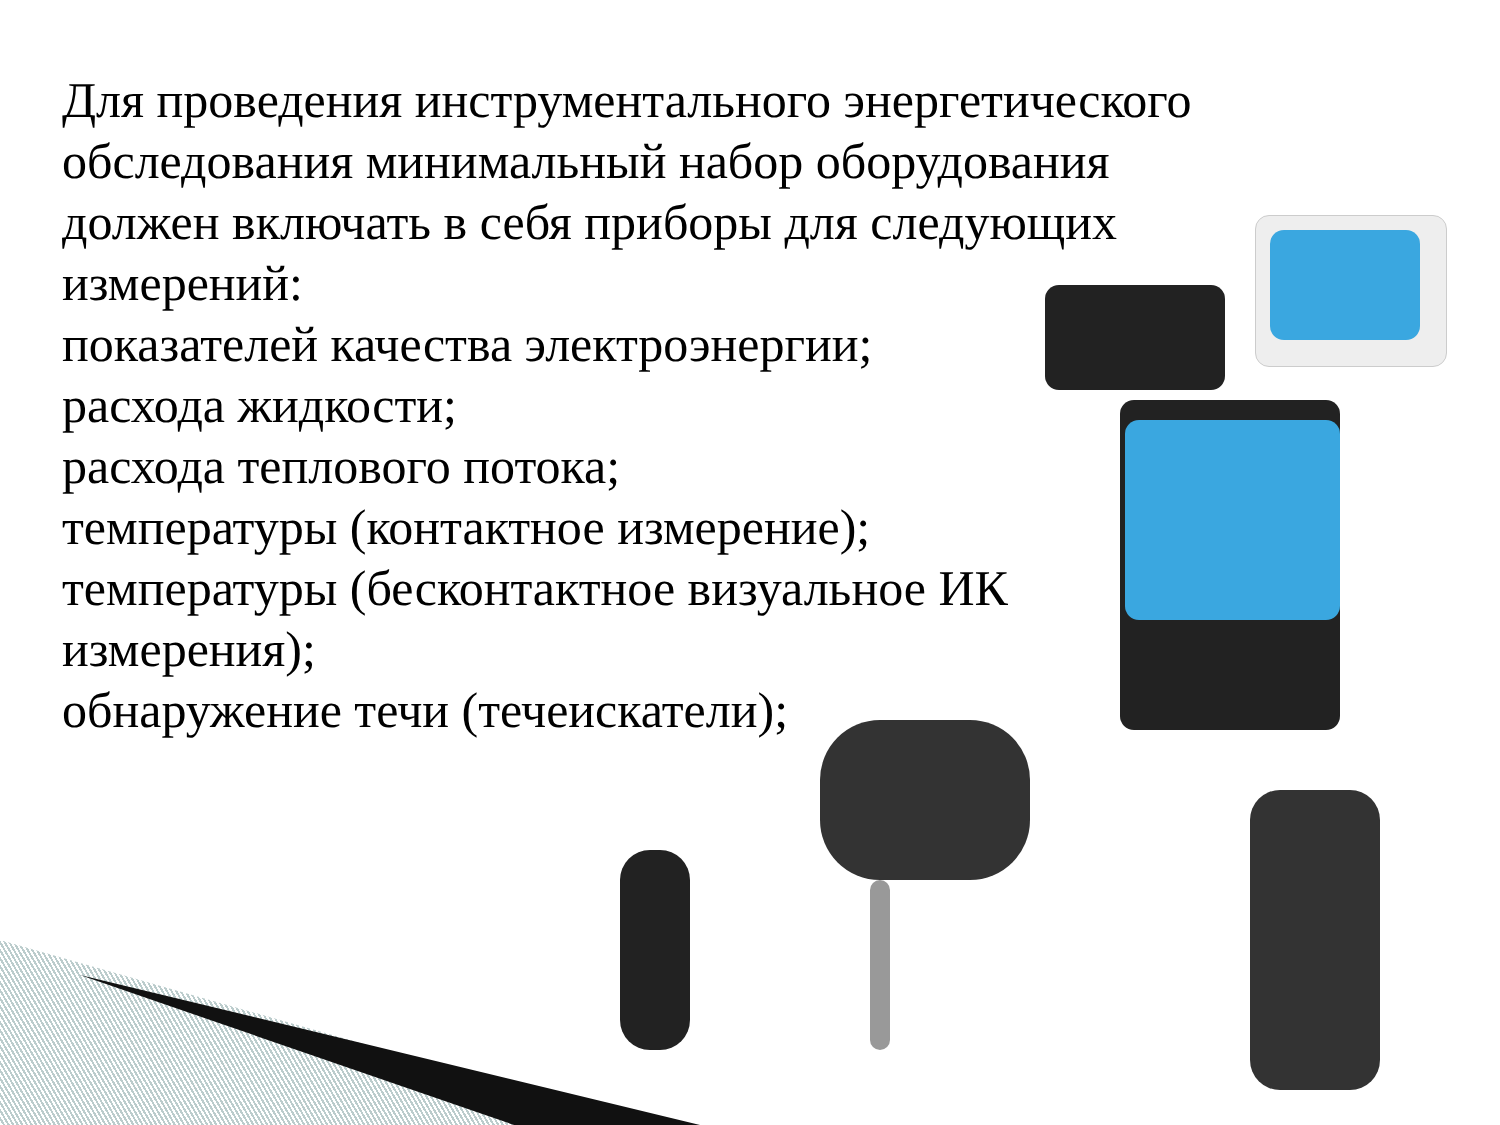Для проведения инструментального энергетического
обследования минимальный набор оборудования
должен включать в себя приборы для следующих
измерений:
показателей качества электроэнергии;
расхода жидкости;
расхода теплового потока;
температуры (контактное измерение);
температуры (бесконтактное визуальное ИК
измерения);
обнаружение течи (течеискатели);